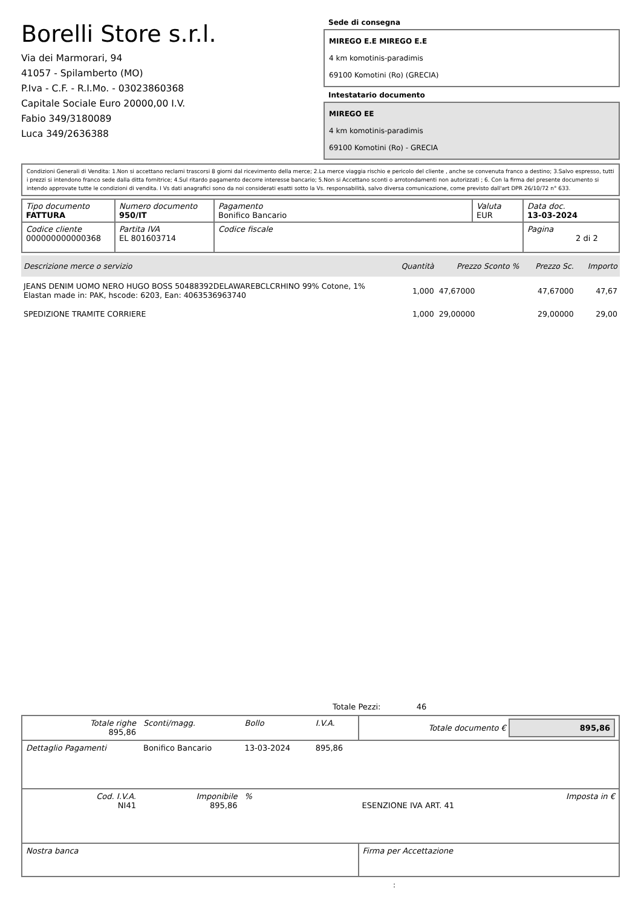Borelli Store s.r.l.
Via dei Marmorari, 94
41057 - Spilamberto (MO)
P.Iva - C.F. - R.I.Mo. - 03023860368
Capitale Sociale Euro 20000,00 I.V.
Fabio 349/3180089
Luca 349/2636388
Sede di consegna
MIREGO E.E MIREGO E.E
4 km komotinis-paradimis
69100 Komotini (Ro) (GRECIA)
Intestatario documento
MIREGO EE
4 km komotinis-paradimis
69100 Komotini (Ro) - GRECIA
Condizioni Generali di Vendita: 1.Non si accettano reclami trascorsi 8 giorni dal ricevimento della merce; 2.La merce viaggia rischio e pericolo del cliente , anche se convenuta franco a destino; 3.Salvo espresso, tutti i prezzi si intendono franco sede dalla ditta fornitrice; 4.Sul ritardo pagamento decorre interesse bancario; 5.Non si Accettano sconti o arrotondamenti non autorizzati ; 6. Con la firma del presente documento si intendo approvate tutte le condizioni di vendita. I Vs dati anagrafici sono da noi considerati esatti sotto la Vs. responsabilità, salvo diversa comunicazione, come previsto dall'art DPR 26/10/72 n° 633.
| Tipo documento FATTURA | Numero documento 950/IT | Pagamento Bonifico Bancario | Valuta EUR | Data doc. 13-03-2024 |
| Codice cliente 000000000000368 | Partita IVA EL 801603714 | Codice fiscale | | Pagina 2 di 2 |
| Descrizione merce o servizio | Quantità | Prezzo Sconto % | Prezzo Sc. | Importo |
| --- | --- | --- | --- | --- |
| JEANS DENIM UOMO NERO HUGO BOSS 50488392DELAWAREBCLCRHINO 99% Cotone, 1% Elastan made in: PAK, hscode: 6203, Ean: 4063536963740 | 1,000 | 47,67000 | 47,67000 | 47,67 |
| SPEDIZIONE TRAMITE CORRIERE | 1,000 | 29,00000 | 29,00000 | 29,00 |
Totale Pezzi: 46
| Totale righe 895,86 | Sconti/magg. | Bollo | I.V.A. | Totale documento € 895,86 | |
| Dettaglio Pagamenti | Bonifico Bancario | 13-03-2024 | 895,86 | | |
| Cod. I.V.A. NI41 | Imponibile 895,86 | % | | ESENZIONE IVA ART. 41 | Imposta in € |
| Nostra banca | | | | Firma per Accettazione | |
: